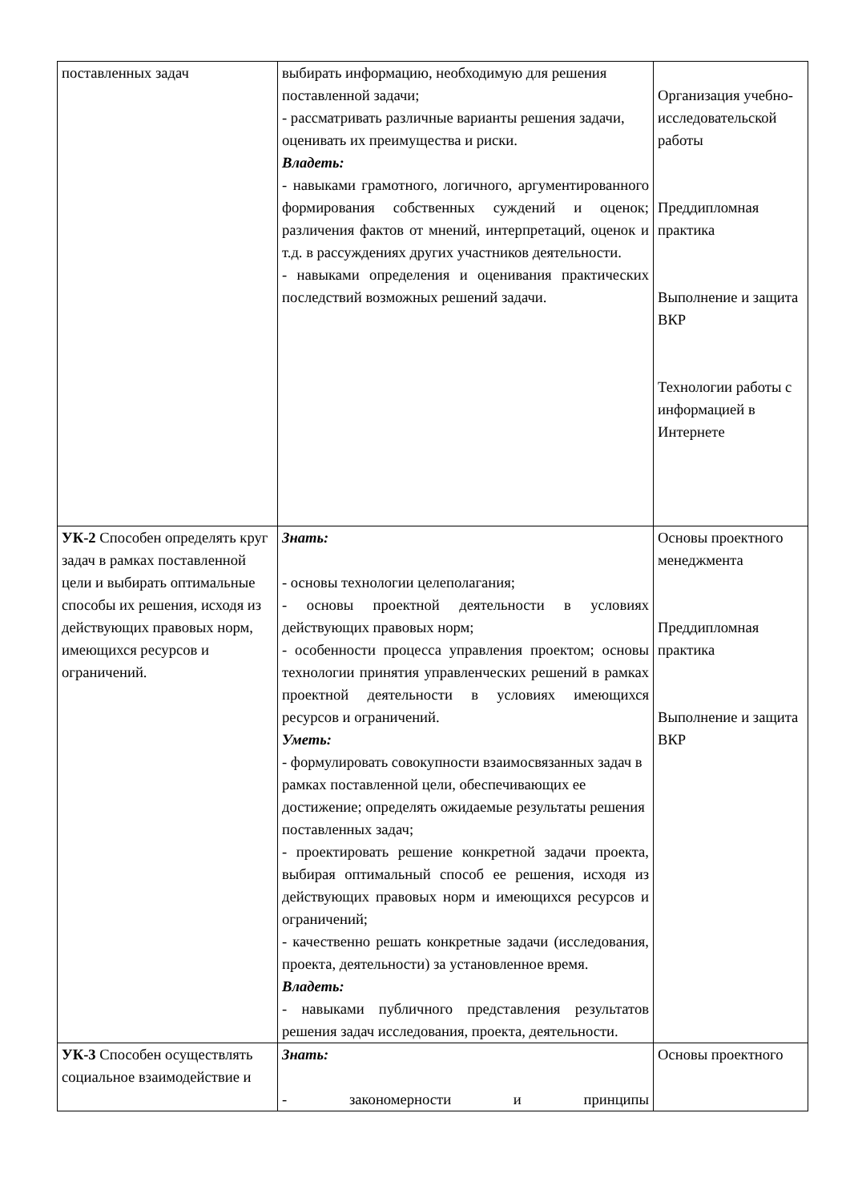| поставленных задач | выбирать информацию, необходимую для решения поставленной задачи; - рассматривать различные варианты решения задачи, оценивать их преимущества и риски. Владеть: - навыками грамотного, логичного, аргументированного формирования собственных суждений и оценок; различения фактов от мнений, интерпретаций, оценок и т.д. в рассуждениях других участников деятельности. - навыками определения и оценивания практических последствий возможных решений задачи. | Организация учебно-исследовательской работы Преддипломная практика Выполнение и защита ВКР Технологии работы с информацией в Интернете |
| УК-2 Способен определять круг задач в рамках поставленной цели и выбирать оптимальные способы их решения, исходя из действующих правовых норм, имеющихся ресурсов и ограничений. | Знать: - основы технологии целеполагания; - основы проектной деятельности в условиях действующих правовых норм; - особенности процесса управления проектом; основы технологии принятия управленческих решений в рамках проектной деятельности в условиях имеющихся ресурсов и ограничений. Уметь: - формулировать совокупности взаимосвязанных задач в рамках поставленной цели, обеспечивающих ее достижение; определять ожидаемые результаты решения поставленных задач; - проектировать решение конкретной задачи проекта, выбирая оптимальный способ ее решения, исходя из действующих правовых норм и имеющихся ресурсов и ограничений; - качественно решать конкретные задачи (исследования, проекта, деятельности) за установленное время. Владеть: - навыками публичного представления результатов решения задач исследования, проекта, деятельности. | Основы проектного менеджмента Преддипломная практика Выполнение и защита ВКР |
| УК-3 Способен осуществлять социальное взаимодействие и | Знать: - закономерности и принципы | Основы проектного |